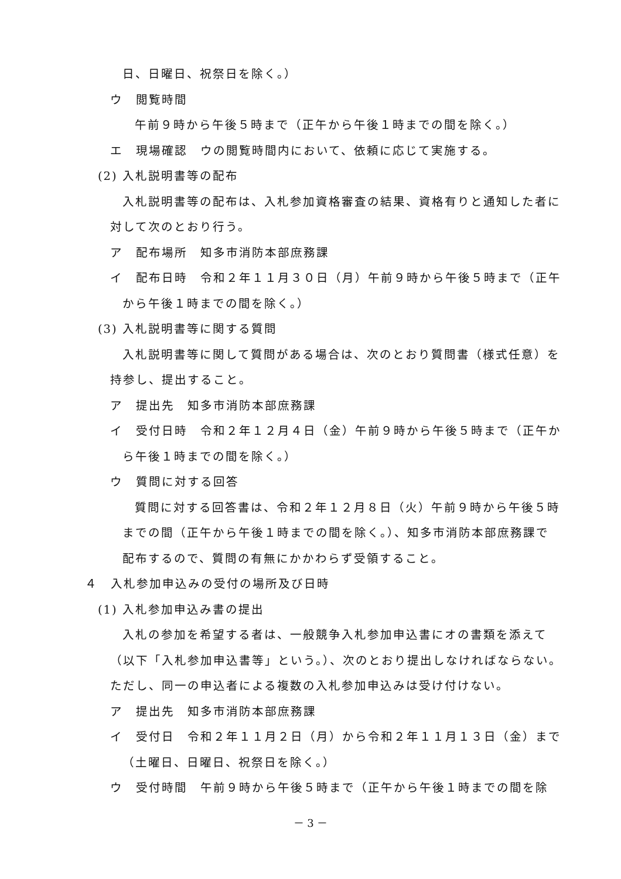日、日曜日、祝祭日を除く。）
ウ　閲覧時間
午前９時から午後５時まで（正午から午後１時までの間を除く。）
エ　現場確認　ウの閲覧時間内において、依頼に応じて実施する。
(2) 入札説明書等の配布
入札説明書等の配布は、入札参加資格審査の結果、資格有りと通知した者に
対して次のとおり行う。
ア　配布場所　知多市消防本部庶務課
イ　配布日時　令和２年１１月３０日（月）午前９時から午後５時まで（正午
から午後１時までの間を除く。）
(3) 入札説明書等に関する質問
入札説明書等に関して質問がある場合は、次のとおり質問書（様式任意）を
持参し、提出すること。
ア　提出先　知多市消防本部庶務課
イ　受付日時　令和２年１２月４日（金）午前９時から午後５時まで（正午か
ら午後１時までの間を除く。）
ウ　質問に対する回答
質問に対する回答書は、令和２年１２月８日（火）午前９時から午後５時
までの間（正午から午後１時までの間を除く。）、知多市消防本部庶務課で
配布するので、質問の有無にかかわらず受領すること。
４　入札参加申込みの受付の場所及び日時
(1) 入札参加申込み書の提出
入札の参加を希望する者は、一般競争入札参加申込書にオの書類を添えて
（以下「入札参加申込書等」という。）、次のとおり提出しなければならない。
ただし、同一の申込者による複数の入札参加申込みは受け付けない。
ア　提出先　知多市消防本部庶務課
イ　受付日　令和２年１１月２日（月）から令和２年１１月１３日（金）まで
（土曜日、日曜日、祝祭日を除く。）
ウ　受付時間　午前９時から午後５時まで（正午から午後１時までの間を除
－ 3 －